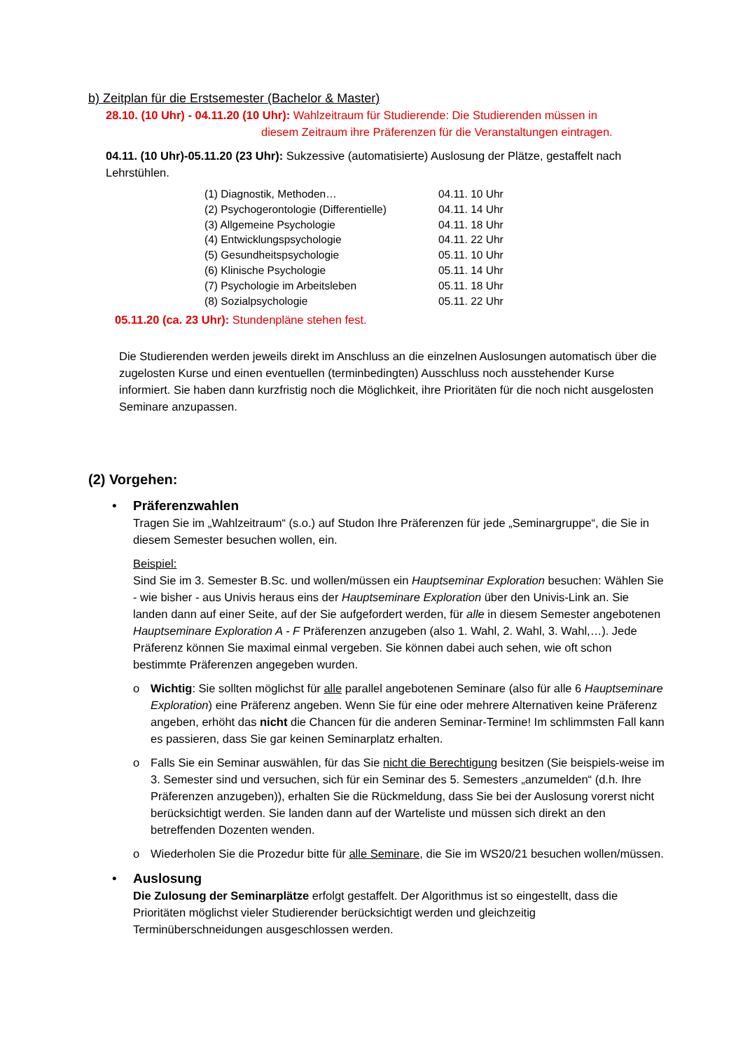b) Zeitplan für die Erstsemester (Bachelor & Master)
28.10. (10 Uhr) - 04.11.20 (10 Uhr): Wahlzeitraum für Studierende: Die Studierenden müssen in
diesem Zeitraum ihre Präferenzen für die Veranstaltungen eintragen.
04.11. (10 Uhr)-05.11.20 (23 Uhr): Sukzessive (automatisierte) Auslosung der Plätze, gestaffelt nach Lehrstühlen.
| (1) Diagnostik, Methoden… | 04.11. 10 Uhr |
| (2) Psychogerontologie (Differentielle) | 04.11. 14 Uhr |
| (3) Allgemeine Psychologie | 04.11. 18 Uhr |
| (4) Entwicklungspsychologie | 04.11. 22 Uhr |
| (5) Gesundheitspsychologie | 05.11. 10 Uhr |
| (6) Klinische Psychologie | 05.11. 14 Uhr |
| (7) Psychologie im Arbeitsleben | 05.11. 18 Uhr |
| (8) Sozialpsychologie | 05.11. 22 Uhr |
05.11.20 (ca. 23 Uhr): Stundenpläne stehen fest.
Die Studierenden werden jeweils direkt im Anschluss an die einzelnen Auslosungen automatisch über die zugelosten Kurse und einen eventuellen (terminbedingten) Ausschluss noch ausstehender Kurse informiert. Sie haben dann kurzfristig noch die Möglichkeit, ihre Prioritäten für die noch nicht ausgelosten Seminare anzupassen.
(2) Vorgehen:
•
Präferenzwahlen
Tragen Sie im „Wahlzeitraum“ (s.o.) auf Studon Ihre Präferenzen für jede „Seminargruppe“, die Sie in diesem Semester besuchen wollen, ein.
Beispiel:
Sind Sie im 3. Semester B.Sc. und wollen/müssen ein Hauptseminar Exploration besuchen: Wählen Sie - wie bisher - aus Univis heraus eins der Hauptseminare Exploration über den Univis-Link an. Sie landen dann auf einer Seite, auf der Sie aufgefordert werden, für alle in diesem Semester angebotenen Hauptseminare Exploration A - F Präferenzen anzugeben (also 1. Wahl, 2. Wahl, 3. Wahl,…). Jede Präferenz können Sie maximal einmal vergeben. Sie können dabei auch sehen, wie oft schon bestimmte Präferenzen angegeben wurden.
o
Wichtig: Sie sollten möglichst für alle parallel angebotenen Seminare (also für alle 6 Hauptseminare Exploration) eine Präferenz angeben. Wenn Sie für eine oder mehrere Alternativen keine Präferenz angeben, erhöht das nicht die Chancen für die anderen Seminar-Termine! Im schlimmsten Fall kann es passieren, dass Sie gar keinen Seminarplatz erhalten.
o
Falls Sie ein Seminar auswählen, für das Sie nicht die Berechtigung besitzen (Sie beispiels-weise im 3. Semester sind und versuchen, sich für ein Seminar des 5. Semesters „anzumelden“ (d.h. Ihre Präferenzen anzugeben)), erhalten Sie die Rückmeldung, dass Sie bei der Auslosung vorerst nicht berücksichtigt werden. Sie landen dann auf der Warteliste und müssen sich direkt an den betreffenden Dozenten wenden.
o
Wiederholen Sie die Prozedur bitte für alle Seminare, die Sie im WS20/21 besuchen wollen/müssen.
•
Auslosung
Die Zulosung der Seminarplätze erfolgt gestaffelt. Der Algorithmus ist so eingestellt, dass die Prioritäten möglichst vieler Studierender berücksichtigt werden und gleichzeitig Terminüberschneidungen ausgeschlossen werden.